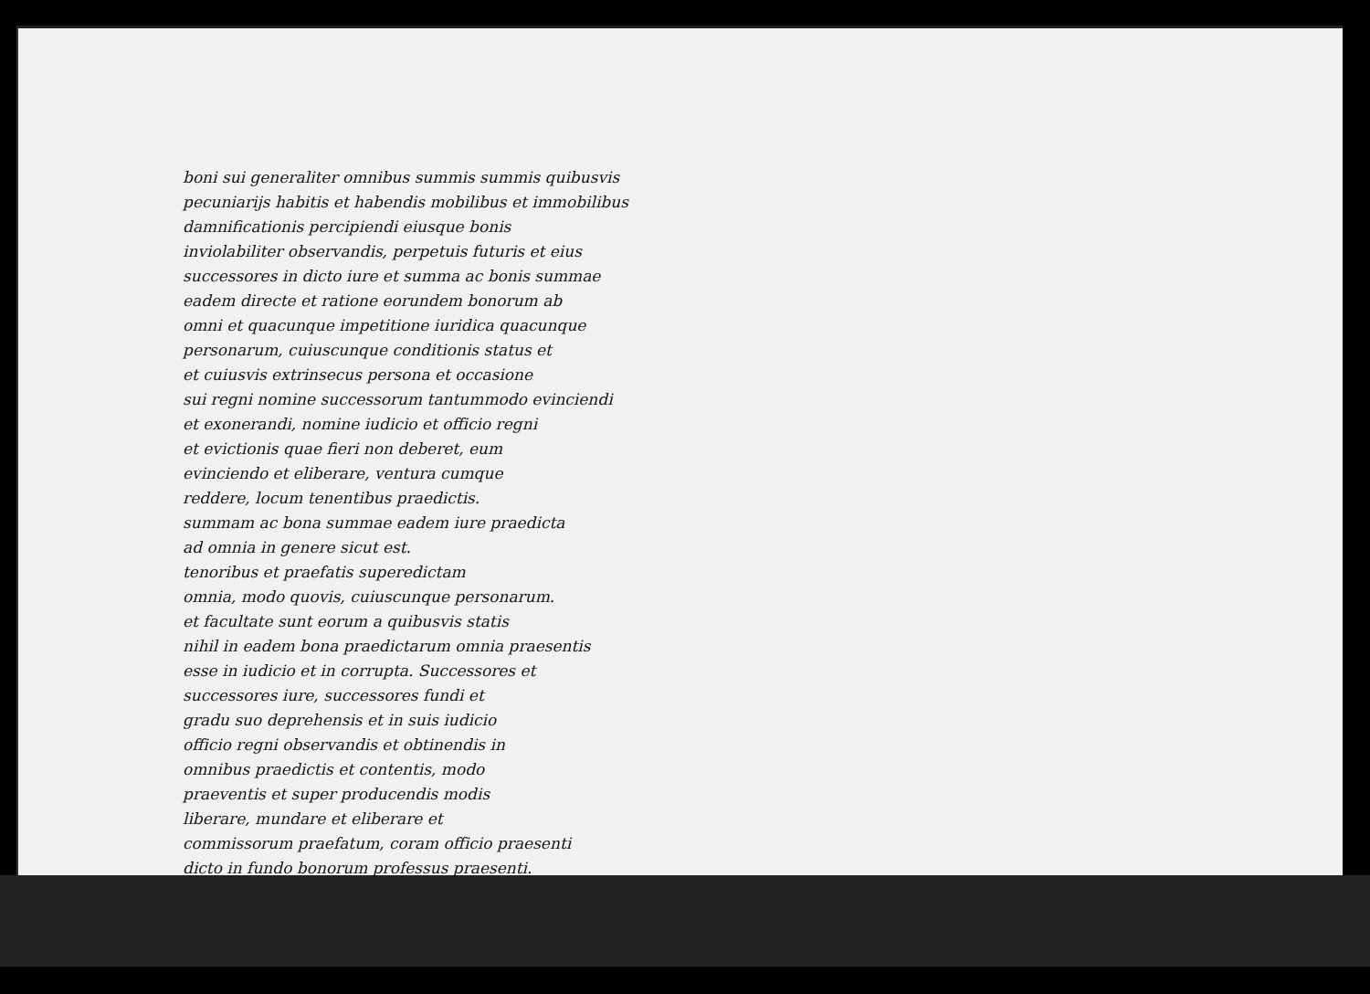boni sui generaliter omnibus summis summis quibusvis
pecuniarijs habitis et habendis mobilibus et immobilibus
damnificationis percipiendi eiusque bonis
inviolabiliter observandis, perpetuis futuris et eius
successores in dicto iure et summa ac bonis summae
eadem directe et ratione eorundem bonorum ab
omni et quacunque impetitione iuridica quacunque
personarum, cuiuscunque conditionis status et
et cuiusvis extrinsecus persona et occasione
sui regni nomine successorum tantummodo evinciendi
et exonerandi, nomine iudicio et officio regni
et evictionis quae fieri non deberet, eum
evinciendo et eliberare, ventura cumque
reddere, locum tenentibus praedictis.
summam ac bona summae eadem iure praedicta
ad omnia in genere sicut est.
tenoribus et praefatis superedictam
omnia, modo quovis, cuiuscunque personarum.
et facultate sunt eorum a quibusvis statis
nihil in eadem bona praedictarum omnia praesentis
esse in iudicio et in corrupta. Successores et
successores iure, successores fundi et
gradu suo deprehensis et in suis iudicio
officio regni observandis et obtinendis in
omnibus praedictis et contentis, modo
praeventis et super producendis modis
liberare, mundare et eliberare et
commissorum praefatum, coram officio praesenti
dicto in fundo bonorum professus praesenti.